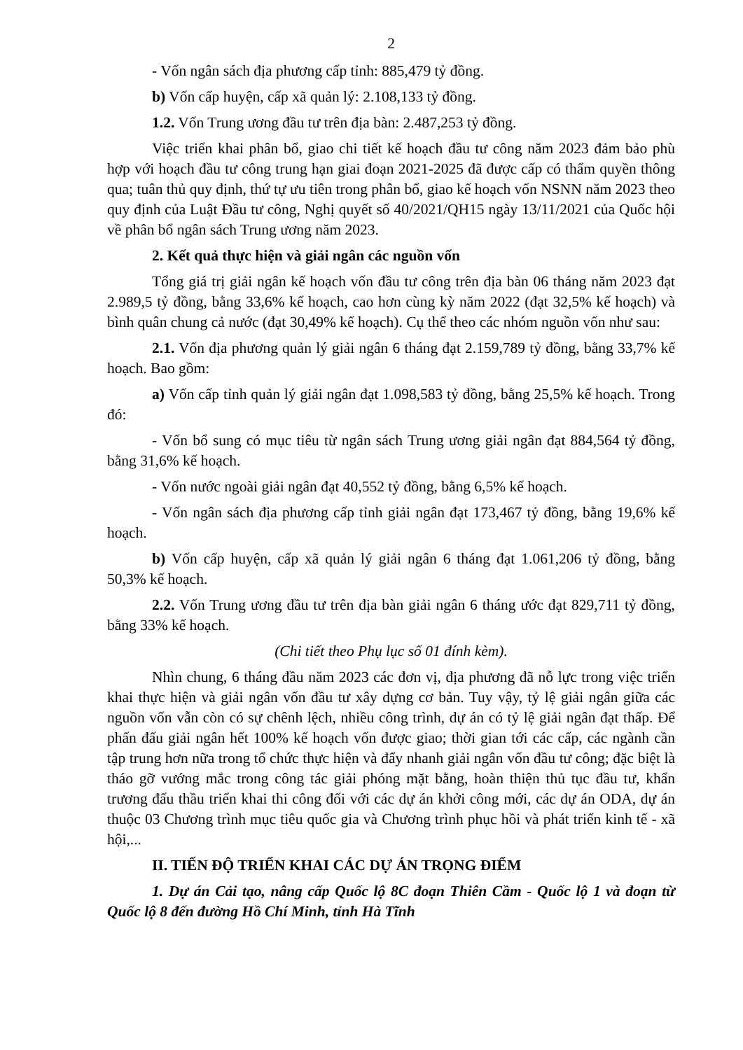2
- Vốn ngân sách địa phương cấp tỉnh: 885,479 tỷ đồng.
b) Vốn cấp huyện, cấp xã quản lý: 2.108,133 tỷ đồng.
1.2. Vốn Trung ương đầu tư trên địa bàn: 2.487,253 tỷ đồng.
Việc triển khai phân bổ, giao chi tiết kế hoạch đầu tư công năm 2023 đảm bảo phù hợp với hoạch đầu tư công trung hạn giai đoạn 2021-2025 đã được cấp có thẩm quyền thông qua; tuân thủ quy định, thứ tự ưu tiên trong phân bổ, giao kế hoạch vốn NSNN năm 2023 theo quy định của Luật Đầu tư công, Nghị quyết số 40/2021/QH15 ngày 13/11/2021 của Quốc hội về phân bổ ngân sách Trung ương năm 2023.
2. Kết quả thực hiện và giải ngân các nguồn vốn
Tổng giá trị giải ngân kế hoạch vốn đầu tư công trên địa bàn 06 tháng năm 2023 đạt 2.989,5 tỷ đồng, bằng 33,6% kế hoạch, cao hơn cùng kỳ năm 2022 (đạt 32,5% kế hoạch) và bình quân chung cả nước (đạt 30,49% kế hoạch). Cụ thể theo các nhóm nguồn vốn như sau:
2.1. Vốn địa phương quản lý giải ngân 6 tháng đạt 2.159,789 tỷ đồng, bằng 33,7% kế hoạch. Bao gồm:
a) Vốn cấp tỉnh quản lý giải ngân đạt 1.098,583 tỷ đồng, bằng 25,5% kế hoạch. Trong đó:
- Vốn bổ sung có mục tiêu từ ngân sách Trung ương giải ngân đạt 884,564 tỷ đồng, bằng 31,6% kế hoạch.
- Vốn nước ngoài giải ngân đạt 40,552 tỷ đồng, bằng 6,5% kế hoạch.
- Vốn ngân sách địa phương cấp tỉnh giải ngân đạt 173,467 tỷ đồng, bằng 19,6% kế hoạch.
b) Vốn cấp huyện, cấp xã quản lý giải ngân 6 tháng đạt 1.061,206 tỷ đồng, bằng 50,3% kế hoạch.
2.2. Vốn Trung ương đầu tư trên địa bàn giải ngân 6 tháng ước đạt 829,711 tỷ đồng, bằng 33% kế hoạch.
(Chi tiết theo Phụ lục số 01 đính kèm).
Nhìn chung, 6 tháng đầu năm 2023 các đơn vị, địa phương đã nỗ lực trong việc triển khai thực hiện và giải ngân vốn đầu tư xây dựng cơ bản. Tuy vậy, tỷ lệ giải ngân giữa các nguồn vốn vẫn còn có sự chênh lệch, nhiều công trình, dự án có tỷ lệ giải ngân đạt thấp. Để phấn đấu giải ngân hết 100% kế hoạch vốn được giao; thời gian tới các cấp, các ngành cần tập trung hơn nữa trong tổ chức thực hiện và đẩy nhanh giải ngân vốn đầu tư công; đặc biệt là tháo gỡ vướng mắc trong công tác giải phóng mặt bằng, hoàn thiện thủ tục đầu tư, khẩn trương đấu thầu triển khai thi công đối với các dự án khởi công mới, các dự án ODA, dự án thuộc 03 Chương trình mục tiêu quốc gia và Chương trình phục hồi và phát triển kinh tế - xã hội,...
II. TIẾN ĐỘ TRIỂN KHAI CÁC DỰ ÁN TRỌNG ĐIỂM
1. Dự án Cải tạo, nâng cấp Quốc lộ 8C đoạn Thiên Cầm - Quốc lộ 1 và đoạn từ Quốc lộ 8 đến đường Hồ Chí Minh, tỉnh Hà Tĩnh